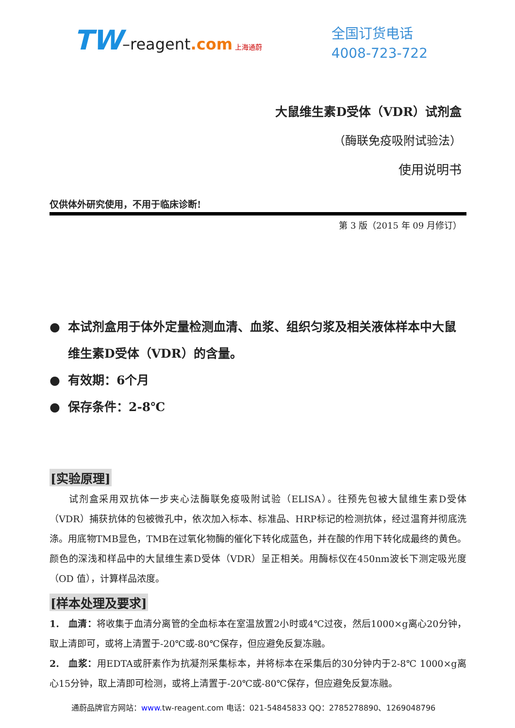TW–reagent.com 上海通蔚
全国订货电话
4008-723-722
大鼠维生素D受体（VDR）试剂盒
（酶联免疫吸附试验法）
使用说明书
仅供体外研究使用，不用于临床诊断!
第 3 版（2015 年 09 月修订）
● 本试剂盒用于体外定量检测血清、血浆、组织匀浆及相关液体样本中大鼠维生素D受体（VDR）的含量。
● 有效期：6个月
● 保存条件：2-8℃
[实验原理]
  试剂盒采用双抗体一步夹心法酶联免疫吸附试验（ELISA）。往预先包被大鼠维生素D受体（VDR）捕获抗体的包被微孔中，依次加入标本、标准品、HRP标记的检测抗体，经过温育并彻底洗涤。用底物TMB显色，TMB在过氧化物酶的催化下转化成蓝色，并在酸的作用下转化成最终的黄色。颜色的深浅和样品中的大鼠维生素D受体（VDR）呈正相关。用酶标仪在450nm波长下测定吸光度（OD 值），计算样品浓度。
[样本处理及要求]
1. 血清：将收集于血清分离管的全血标本在室温放置2小时或4℃过夜，然后1000×g离心20分钟，取上清即可，或将上清置于-20℃或-80℃保存，但应避免反复冻融。
2. 血浆：用EDTA或肝素作为抗凝剂采集标本，并将标本在采集后的30分钟内于2-8℃ 1000×g离心15分钟，取上清即可检测，或将上清置于-20℃或-80℃保存，但应避免反复冻融。
通蔚品牌官方网站：www. tw-reagent.com 电话：021-54845833 QQ：2785278890、1269048796